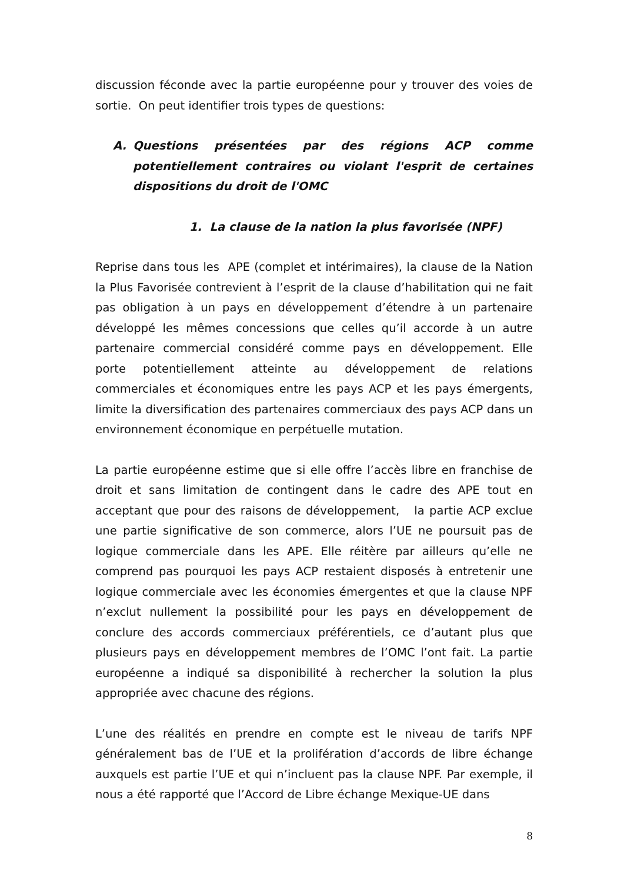discussion féconde avec la partie européenne pour y trouver des voies de sortie. On peut identifier trois types de questions:
A. Questions présentées par des régions ACP comme potentiellement contraires ou violant l'esprit de certaines dispositions du droit de l'OMC
1. La clause de la nation la plus favorisée (NPF)
Reprise dans tous les APE (complet et intérimaires), la clause de la Nation la Plus Favorisée contrevient à l’esprit de la clause d’habilitation qui ne fait pas obligation à un pays en développement d’étendre à un partenaire développé les mêmes concessions que celles qu’il accorde à un autre partenaire commercial considéré comme pays en développement. Elle porte potentiellement atteinte au développement de relations commerciales et économiques entre les pays ACP et les pays émergents, limite la diversification des partenaires commerciaux des pays ACP dans un environnement économique en perpétuelle mutation.
La partie européenne estime que si elle offre l’accès libre en franchise de droit et sans limitation de contingent dans le cadre des APE tout en acceptant que pour des raisons de développement, la partie ACP exclue une partie significative de son commerce, alors l’UE ne poursuit pas de logique commerciale dans les APE. Elle réitère par ailleurs qu’elle ne comprend pas pourquoi les pays ACP restaient disposés à entretenir une logique commerciale avec les économies émergentes et que la clause NPF n’exclut nullement la possibilité pour les pays en développement de conclure des accords commerciaux préférentiels, ce d’autant plus que plusieurs pays en développement membres de l’OMC l’ont fait. La partie européenne a indiqué sa disponibilité à rechercher la solution la plus appropriée avec chacune des régions.
L’une des réalités en prendre en compte est le niveau de tarifs NPF généralement bas de l’UE et la prolifération d’accords de libre échange auxquels est partie l’UE et qui n’incluent pas la clause NPF. Par exemple, il nous a été rapporté que l’Accord de Libre échange Mexique-UE dans
8